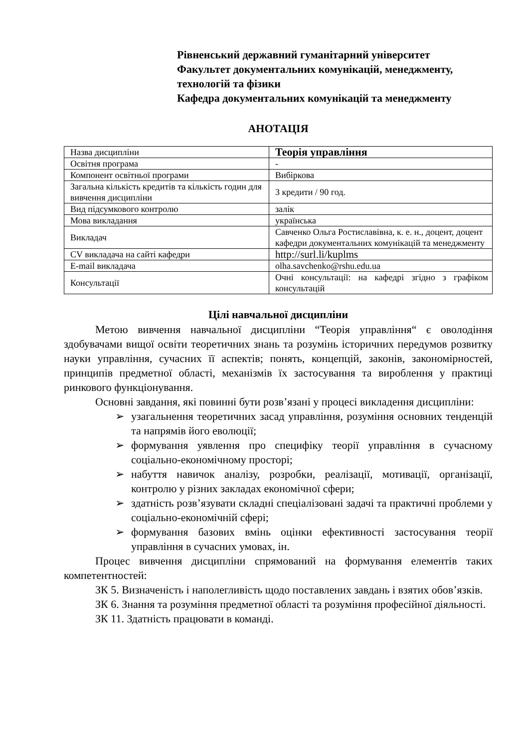Рівненський державний гуманітарний університет
Факультет документальних комунікацій, менеджменту, технологій та фізики
Кафедра документальних комунікацій та менеджменту
АНОТАЦІЯ
| Назва дисципліни | Теорія управління |
| Освітня програма | - |
| Компонент освітньої програми | Вибіркова |
| Загальна кількість кредитів та кількість годин для вивчення дисципліни | 3 кредити / 90 год. |
| Вид підсумкового контролю | залік |
| Мова викладання | українська |
| Викладач | Савченко Ольга Ростиславівна, к. е. н., доцент, доцент кафедри документальних комунікацій та менеджменту |
| CV викладача на сайті кафедри | http://surl.li/kuplms |
| E-mail викладача | olha.savchenko@rshu.edu.ua |
| Консультації | Очні консультації: на кафедрі згідно з графіком консультацій |
Цілі навчальної дисципліни
Метою вивчення навчальної дисципліни “Теорія управління“ є оволодіння здобувачами вищої освіти теоретичних знань та розумінь історичних передумов розвитку науки управління, сучасних її аспектів; понять, концепцій, законів, закономірностей, принципів предметної області, механізмів їх застосування та вироблення у практиці ринкового функціонування.
Основні завдання, які повинні бути розв’язані у процесі викладення дисципліни:
➢ узагальнення теоретичних засад управління, розуміння основних тенденцій та напрямів його еволюції;
➢ формування уявлення про специфіку теорії управління в сучасному соціально-економічному просторі;
➢ набуття навичок аналізу, розробки, реалізації, мотивації, організації, контролю у різних закладах економічної сфери;
➢ здатність розв’язувати складні спеціалізовані задачі та практичні проблеми у соціально-економічній сфері;
➢ формування базових вмінь оцінки ефективності застосування теорії управління в сучасних умовах, ін.
Процес вивчення дисципліни спрямований на формування елементів таких компетентностей:
ЗК 5. Визначеність і наполегливість щодо поставлених завдань і взятих обов’язків.
ЗК 6. Знання та розуміння предметної області та розуміння професійної діяльності.
ЗК 11. Здатність працювати в команді.